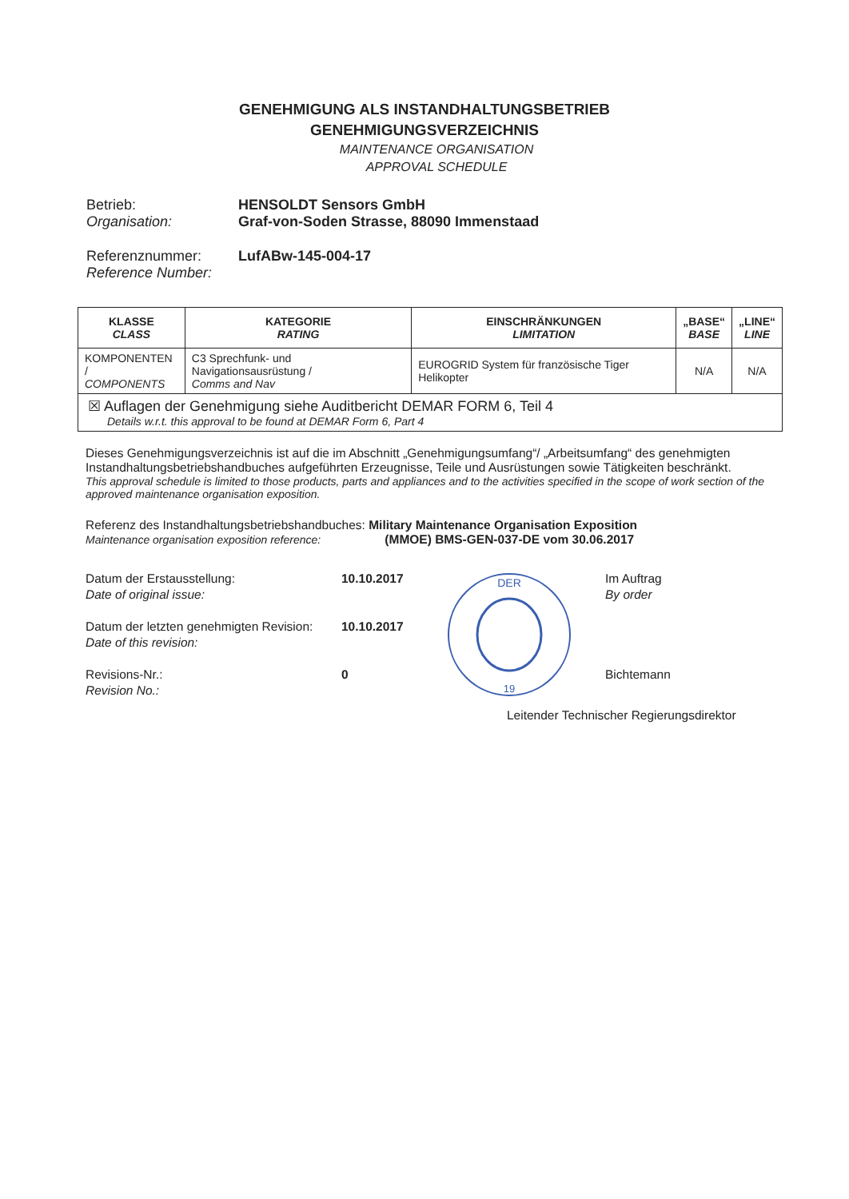GENEHMIGUNG ALS INSTANDHALTUNGSBETRIEB
GENEHMIGUNGSVERZEICHNIS
MAINTENANCE ORGANISATION
APPROVAL SCHEDULE
Betrieb:
Organisation:
HENSOLDT Sensors GmbH
Graf-von-Soden Strasse, 88090 Immenstaad
Referenznummer:
Reference Number:
LufABw-145-004-17
| KLASSE CLASS | KATEGORIE RATING | EINSCHRÄNKUNGEN LIMITATION | „BASE“ BASE | „LINE“ LINE |
| --- | --- | --- | --- | --- |
| KOMPONENTEN / COMPONENTS | C3 Sprechfunk- und Navigationsausrüstung / Comms and Nav | EUROGRID System für französische Tiger Helikopter | N/A | N/A |
| ☒ Auflagen der Genehmigung siehe Auditbericht DEMAR FORM 6, Teil 4 Details w.r.t. this approval to be found at DEMAR Form 6, Part 4 | | | | |
Dieses Genehmigungsverzeichnis ist auf die im Abschnitt „Genehmigungsumfang“/ „Arbeitsumfang“ des genehmigten Instandhaltungsbetriebshandbuches aufgeführten Erzeugnisse, Teile und Ausrüstungen sowie Tätigkeiten beschränkt.
This approval schedule is limited to those products, parts and appliances and to the activities specified in the scope of work section of the approved maintenance organisation exposition.
Referenz des Instandhaltungsbetriebshandbuches: Military Maintenance Organisation Exposition
Maintenance organisation exposition reference: (MMOE) BMS-GEN-037-DE vom 30.06.2017
Datum der Erstausstellung:
Date of original issue:
Datum der letzten genehmigten Revision:
Date of this revision:
Revisions-Nr.:
Revision No.:
10.10.2017
10.10.2017
0
DER
19
Im Auftrag
By order
Bichtemann
Leitender Technischer Regierungsdirektor